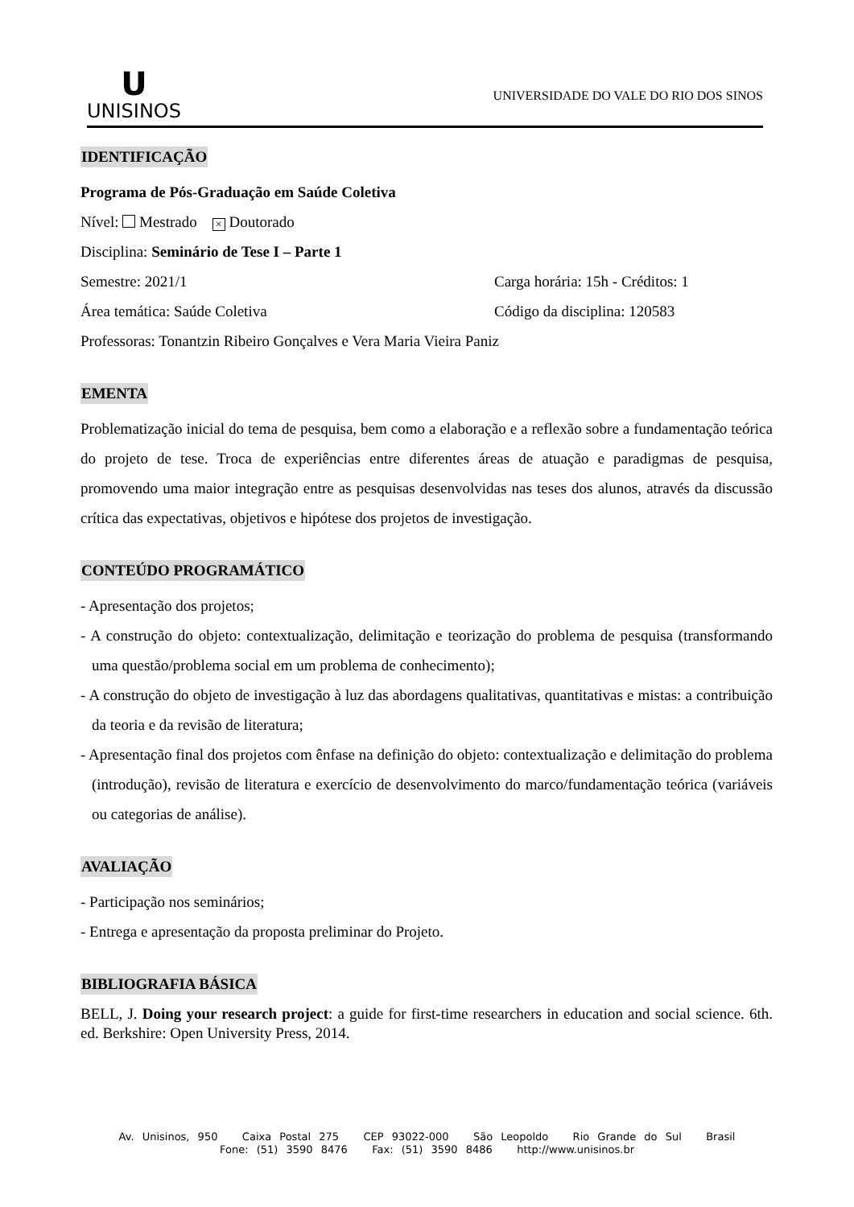U
UNISINOS
UNIVERSIDADE DO VALE DO RIO DOS SINOS
IDENTIFICAÇÃO
Programa de Pós-Graduação em Saúde Coletiva
Nível: Mestrado × Doutorado
Disciplina: Seminário de Tese I – Parte 1
Semestre: 2021/1 Carga horária: 15h - Créditos: 1
Área temática: Saúde Coletiva Código da disciplina: 120583
Professoras: Tonantzin Ribeiro Gonçalves e Vera Maria Vieira Paniz
EMENTA
Problematização inicial do tema de pesquisa, bem como a elaboração e a reflexão sobre a fundamentação teórica do projeto de tese. Troca de experiências entre diferentes áreas de atuação e paradigmas de pesquisa, promovendo uma maior integração entre as pesquisas desenvolvidas nas teses dos alunos, através da discussão crítica das expectativas, objetivos e hipótese dos projetos de investigação.
CONTEÚDO PROGRAMÁTICO
- Apresentação dos projetos;
- A construção do objeto: contextualização, delimitação e teorização do problema de pesquisa (transformando uma questão/problema social em um problema de conhecimento);
- A construção do objeto de investigação à luz das abordagens qualitativas, quantitativas e mistas: a contribuição da teoria e da revisão de literatura;
- Apresentação final dos projetos com ênfase na definição do objeto: contextualização e delimitação do problema (introdução), revisão de literatura e exercício de desenvolvimento do marco/fundamentação teórica (variáveis ou categorias de análise).
AVALIAÇÃO
- Participação nos seminários;
- Entrega e apresentação da proposta preliminar do Projeto.
BIBLIOGRAFIA BÁSICA
BELL, J. Doing your research project: a guide for first-time researchers in education and social science. 6th. ed. Berkshire: Open University Press, 2014.
Av. Unisinos, 950 Caixa Postal 275 CEP 93022-000 São Leopoldo Rio Grande do Sul Brasil
Fone: (51) 3590 8476 Fax: (51) 3590 8486 http://www.unisinos.br